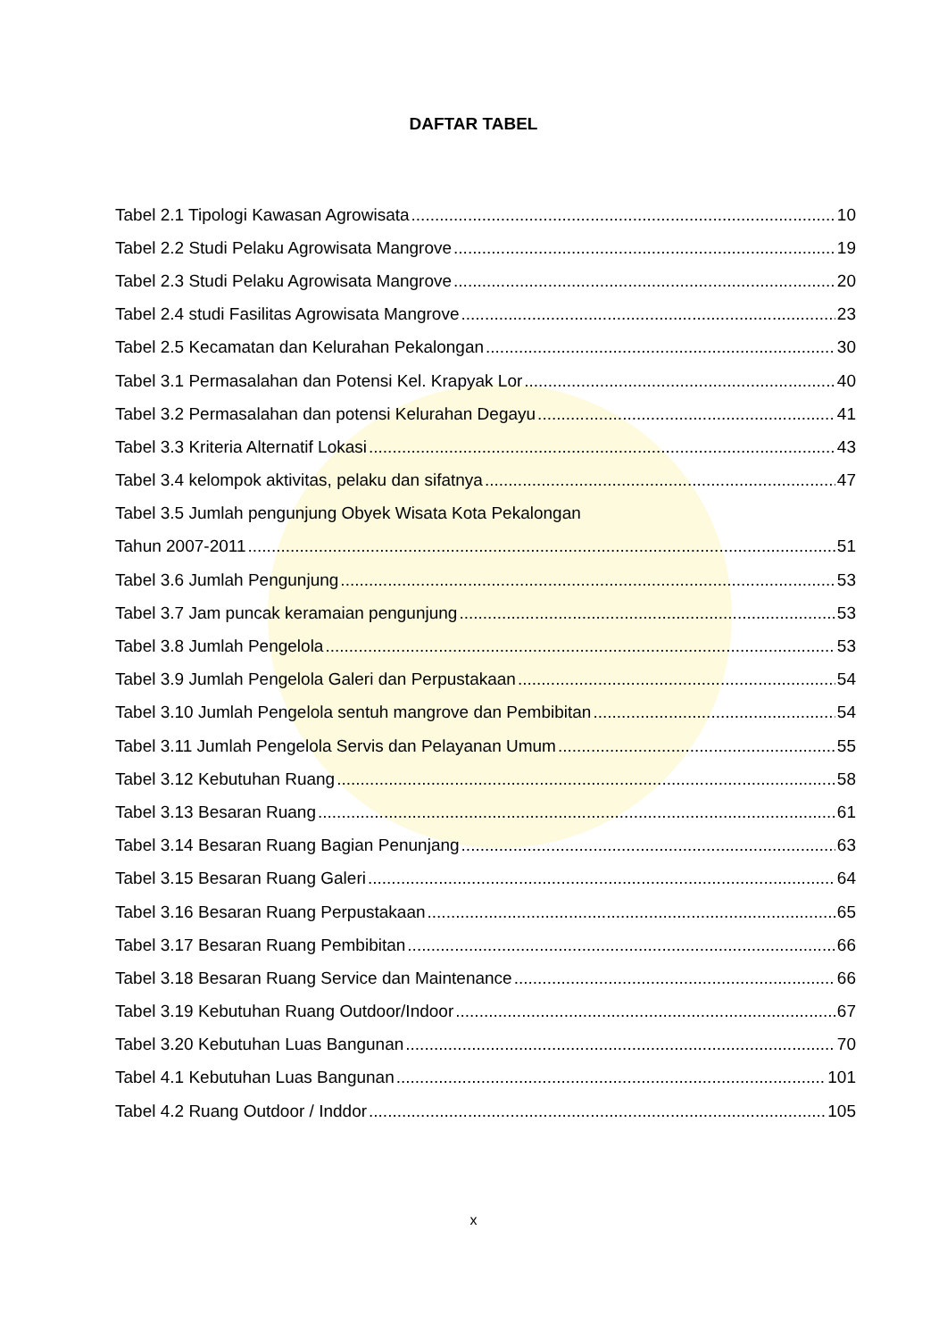DAFTAR TABEL
Tabel 2.1 Tipologi Kawasan Agrowisata 10
Tabel 2.2 Studi Pelaku Agrowisata Mangrove 19
Tabel 2.3 Studi Pelaku Agrowisata Mangrove 20
Tabel 2.4 studi Fasilitas Agrowisata Mangrove 23
Tabel 2.5 Kecamatan dan Kelurahan Pekalongan 30
Tabel 3.1 Permasalahan dan Potensi Kel. Krapyak Lor 40
Tabel 3.2 Permasalahan dan potensi Kelurahan Degayu 41
Tabel 3.3 Kriteria Alternatif Lokasi 43
Tabel 3.4 kelompok aktivitas, pelaku dan sifatnya 47
Tabel 3.5 Jumlah pengunjung Obyek Wisata Kota Pekalongan
Tahun 2007-2011 51
Tabel 3.6 Jumlah Pengunjung 53
Tabel 3.7 Jam puncak keramaian pengunjung 53
Tabel 3.8 Jumlah Pengelola 53
Tabel 3.9 Jumlah Pengelola Galeri dan Perpustakaan 54
Tabel 3.10 Jumlah Pengelola sentuh mangrove dan Pembibitan 54
Tabel 3.11 Jumlah Pengelola Servis dan Pelayanan Umum 55
Tabel 3.12 Kebutuhan Ruang 58
Tabel 3.13 Besaran Ruang 61
Tabel 3.14 Besaran Ruang Bagian Penunjang 63
Tabel 3.15 Besaran Ruang Galeri 64
Tabel 3.16 Besaran Ruang Perpustakaan 65
Tabel 3.17 Besaran Ruang Pembibitan 66
Tabel 3.18 Besaran Ruang Service dan Maintenance 66
Tabel 3.19 Kebutuhan Ruang Outdoor/Indoor 67
Tabel 3.20 Kebutuhan Luas Bangunan 70
Tabel 4.1 Kebutuhan Luas Bangunan 101
Tabel 4.2 Ruang Outdoor / Inddor 105
x